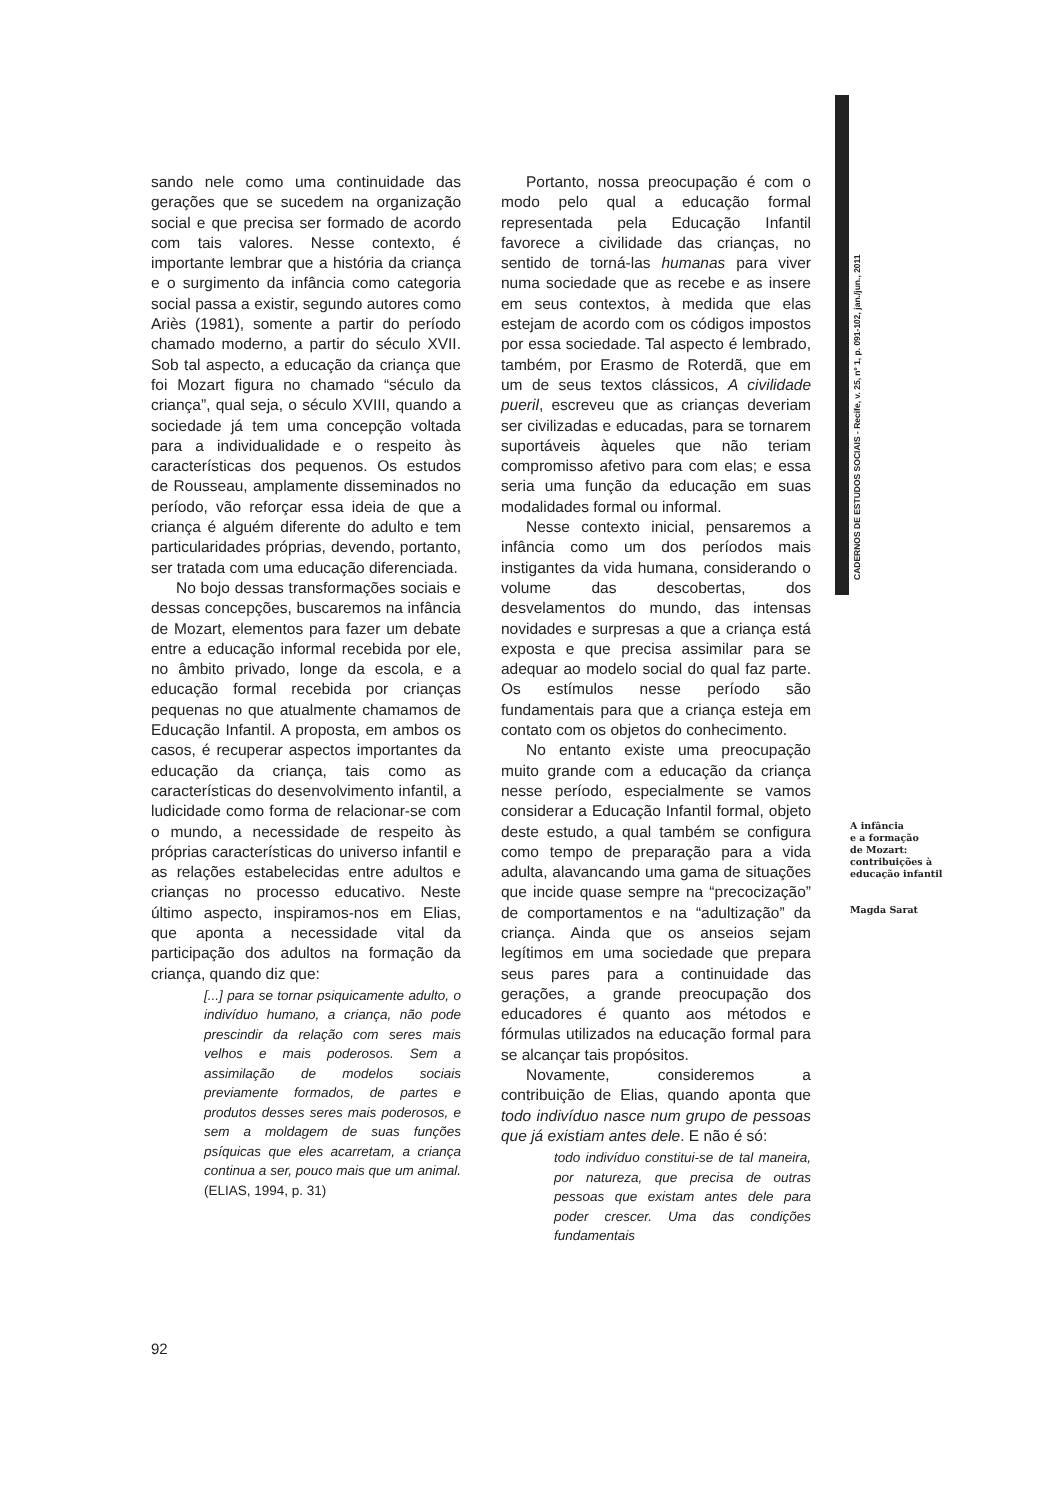CADERNOS DE ESTUDOS SOCIAIS - Recife, v. 25, nº 1, p. 091-102, jan./jun., 2011
sando nele como uma continuidade das gerações que se sucedem na organização social e que precisa ser formado de acordo com tais valores. Nesse contexto, é importante lembrar que a história da criança e o surgimento da infância como categoria social passa a existir, segundo autores como Ariès (1981), somente a partir do período chamado moderno, a partir do século XVII. Sob tal aspecto, a educação da criança que foi Mozart figura no chamado “século da criança”, qual seja, o século XVIII, quando a sociedade já tem uma concepção voltada para a individualidade e o respeito às características dos pequenos. Os estudos de Rousseau, amplamente disseminados no período, vão reforçar essa ideia de que a criança é alguém diferente do adulto e tem particularidades próprias, devendo, portanto, ser tratada com uma educação diferenciada.
No bojo dessas transformações sociais e dessas concepções, buscaremos na infância de Mozart, elementos para fazer um debate entre a educação informal recebida por ele, no âmbito privado, longe da escola, e a educação formal recebida por crianças pequenas no que atualmente chamamos de Educação Infantil. A proposta, em ambos os casos, é recuperar aspectos importantes da educação da criança, tais como as características do desenvolvimento infantil, a ludicidade como forma de relacionar-se com o mundo, a necessidade de respeito às próprias características do universo infantil e as relações estabelecidas entre adultos e crianças no processo educativo. Neste último aspecto, inspiramos-nos em Elias, que aponta a necessidade vital da participação dos adultos na formação da criança, quando diz que:
[...] para se tornar psiquicamente adulto, o indivíduo humano, a criança, não pode prescindir da relação com seres mais velhos e mais poderosos. Sem a assimilação de modelos sociais previamente formados, de partes e produtos desses seres mais poderosos, e sem a moldagem de suas funções psíquicas que eles acarretam, a criança continua a ser, pouco mais que um animal. (ELIAS, 1994, p. 31)
Portanto, nossa preocupação é com o modo pelo qual a educação formal representada pela Educação Infantil favorece a civilidade das crianças, no sentido de torná-las humanas para viver numa sociedade que as recebe e as insere em seus contextos, à medida que elas estejam de acordo com os códigos impostos por essa sociedade. Tal aspecto é lembrado, também, por Erasmo de Roterdã, que em um de seus textos clássicos, A civilidade pueril, escreveu que as crianças deveriam ser civilizadas e educadas, para se tornarem suportáveis àqueles que não teriam compromisso afetivo para com elas; e essa seria uma função da educação em suas modalidades formal ou informal.
Nesse contexto inicial, pensaremos a infância como um dos períodos mais instigantes da vida humana, considerando o volume das descobertas, dos desvelamentos do mundo, das intensas novidades e surpresas a que a criança está exposta e que precisa assimilar para se adequar ao modelo social do qual faz parte. Os estímulos nesse período são fundamentais para que a criança esteja em contato com os objetos do conhecimento.
No entanto existe uma preocupação muito grande com a educação da criança nesse período, especialmente se vamos considerar a Educação Infantil formal, objeto deste estudo, a qual também se configura como tempo de preparação para a vida adulta, alavancando uma gama de situações que incide quase sempre na “precocização” de comportamentos e na “adultização” da criança. Ainda que os anseios sejam legítimos em uma sociedade que prepara seus pares para a continuidade das gerações, a grande preocupação dos educadores é quanto aos métodos e fórmulas utilizados na educação formal para se alcançar tais propósitos.
Novamente, consideremos a contribuição de Elias, quando aponta que todo indivíduo nasce num grupo de pessoas que já existiam antes dele. E não é só:
todo indivíduo constitui-se de tal maneira, por natureza, que precisa de outras pessoas que existam antes dele para poder crescer. Uma das condições fundamentais
A infância
e a formação
de Mozart:
contribuições à
educação infantil
Magda Sarat
92